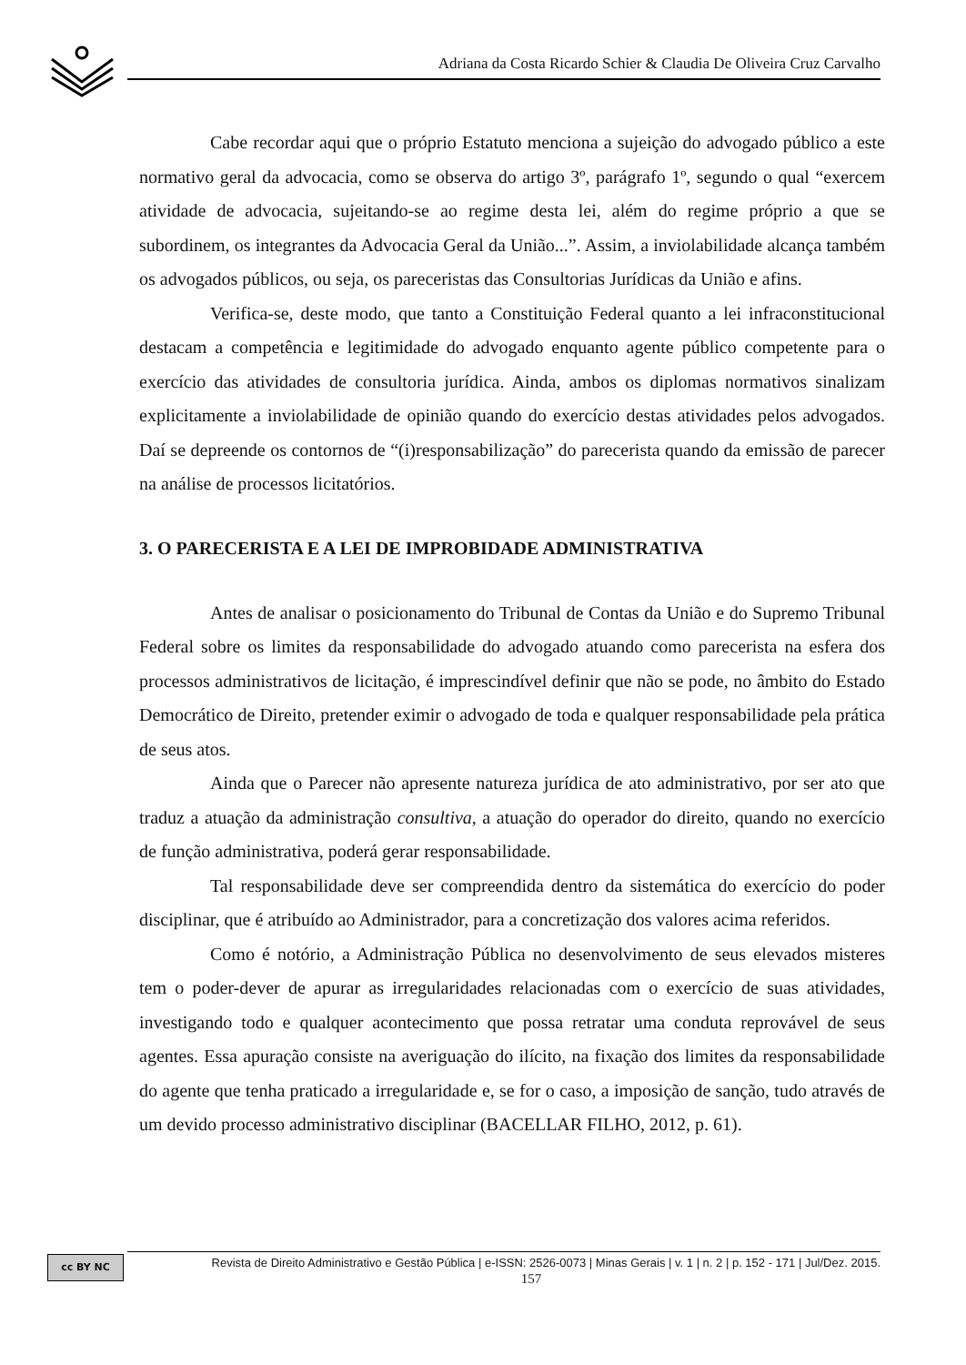Adriana da Costa Ricardo Schier & Claudia De Oliveira Cruz Carvalho
Cabe recordar aqui que o próprio Estatuto menciona a sujeição do advogado público a este normativo geral da advocacia, como se observa do artigo 3º, parágrafo 1º, segundo o qual “exercem atividade de advocacia, sujeitando-se ao regime desta lei, além do regime próprio a que se subordinem, os integrantes da Advocacia Geral da União...”. Assim, a inviolabilidade alcança também os advogados públicos, ou seja, os pareceristas das Consultorias Jurídicas da União e afins.
Verifica-se, deste modo, que tanto a Constituição Federal quanto a lei infraconstitucional destacam a competência e legitimidade do advogado enquanto agente público competente para o exercício das atividades de consultoria jurídica. Ainda, ambos os diplomas normativos sinalizam explicitamente a inviolabilidade de opinião quando do exercício destas atividades pelos advogados. Daí se depreende os contornos de “(i)responsabilização” do parecerista quando da emissão de parecer na análise de processos licitatórios.
3. O PARECERISTA E A LEI DE IMPROBIDADE ADMINISTRATIVA
Antes de analisar o posicionamento do Tribunal de Contas da União e do Supremo Tribunal Federal sobre os limites da responsabilidade do advogado atuando como parecerista na esfera dos processos administrativos de licitação, é imprescindível definir que não se pode, no âmbito do Estado Democrático de Direito, pretender eximir o advogado de toda e qualquer responsabilidade pela prática de seus atos.
Ainda que o Parecer não apresente natureza jurídica de ato administrativo, por ser ato que traduz a atuação da administração consultiva, a atuação do operador do direito, quando no exercício de função administrativa, poderá gerar responsabilidade.
Tal responsabilidade deve ser compreendida dentro da sistemática do exercício do poder disciplinar, que é atribuído ao Administrador, para a concretização dos valores acima referidos.
Como é notório, a Administração Pública no desenvolvimento de seus elevados misteres tem o poder-dever de apurar as irregularidades relacionadas com o exercício de suas atividades, investigando todo e qualquer acontecimento que possa retratar uma conduta reprovável de seus agentes. Essa apuração consiste na averiguação do ilícito, na fixação dos limites da responsabilidade do agente que tenha praticado a irregularidade e, se for o caso, a imposição de sanção, tudo através de um devido processo administrativo disciplinar (BACELLAR FILHO, 2012, p. 61).
cc BY NC
Revista de Direito Administrativo e Gestão Pública | e-ISSN: 2526-0073 | Minas Gerais | v. 1 | n. 2 | p. 152 - 171 | Jul/Dez. 2015.
157